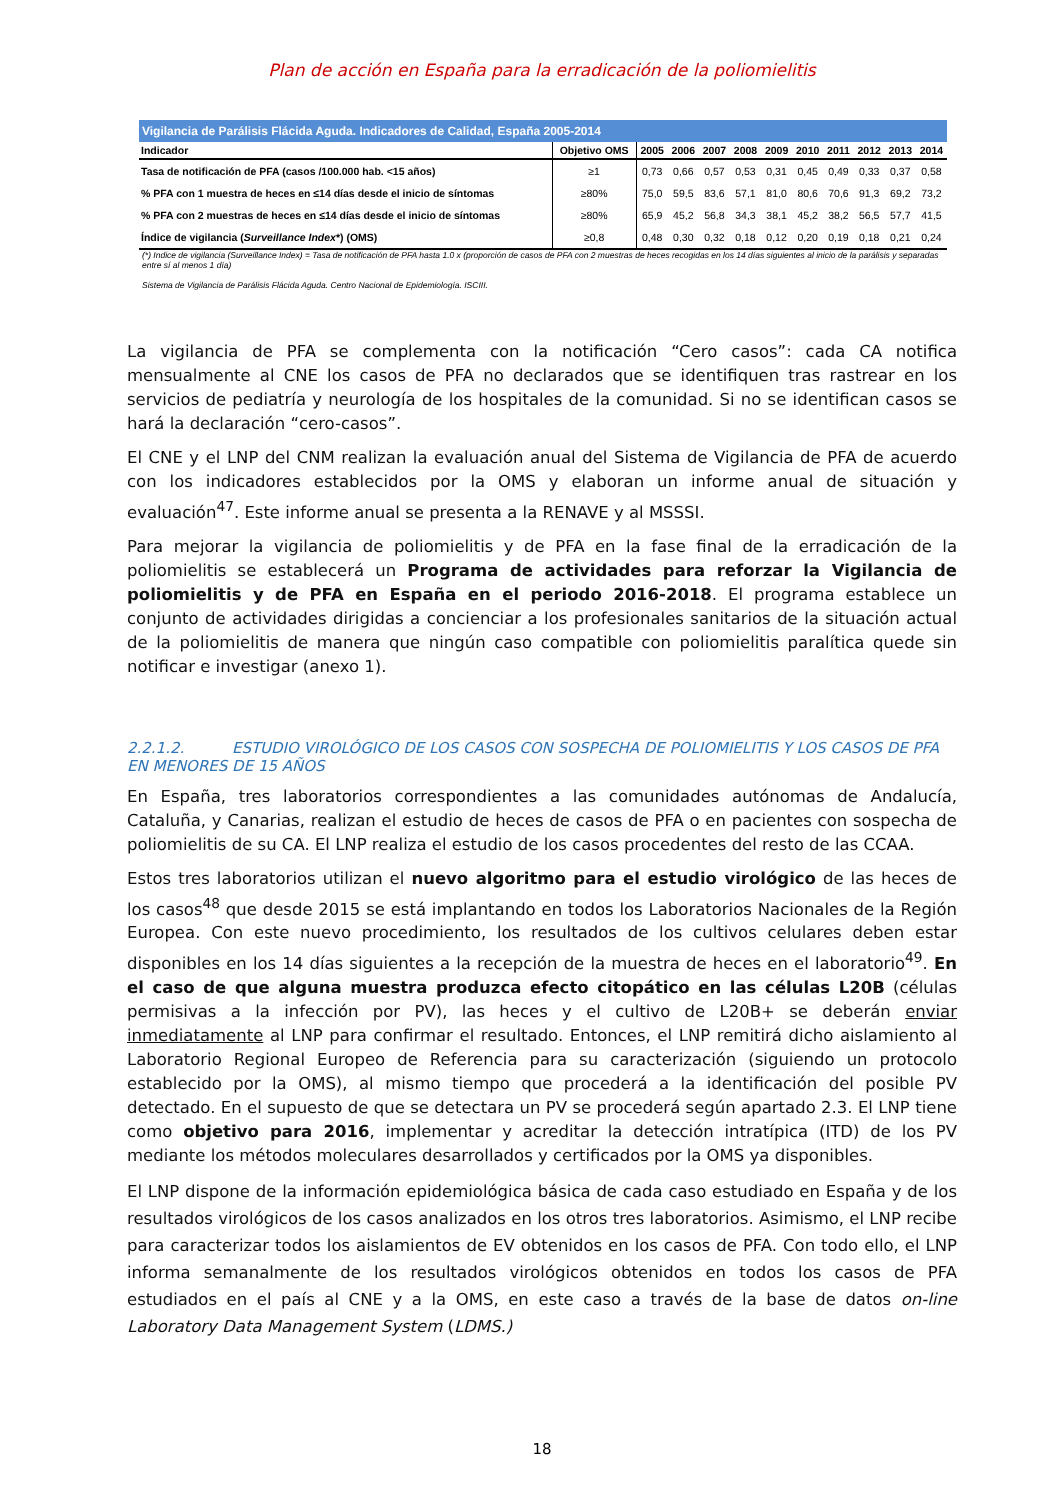Plan de acción en España para la erradicación de la poliomielitis
| Vigilancia de Parálisis Flácida Aguda. Indicadores de Calidad, España 2005-2014 | | | | | | | | | | | |
| Indicador | Objetivo OMS | 2005 | 2006 | 2007 | 2008 | 2009 | 2010 | 2011 | 2012 | 2013 | 2014 |
| Tasa de notificación de PFA (casos /100.000 hab. <15 años) | ≥1 | 0,73 | 0,66 | 0,57 | 0,53 | 0,31 | 0,45 | 0,49 | 0,33 | 0,37 | 0,58 |
| % PFA con 1 muestra de heces en ≤14 días desde el inicio de síntomas | ≥80% | 75,0 | 59,5 | 83,6 | 57,1 | 81,0 | 80,6 | 70,6 | 91,3 | 69,2 | 73,2 |
| % PFA con 2 muestras de heces en ≤14 días desde el inicio de síntomas | ≥80% | 65,9 | 45,2 | 56,8 | 34,3 | 38,1 | 45,2 | 38,2 | 56,5 | 57,7 | 41,5 |
| Índice de vigilancia ( Surveillance Index *) (OMS) | ≥0,8 | 0,48 | 0,30 | 0,32 | 0,18 | 0,12 | 0,20 | 0,19 | 0,18 | 0,21 | 0,24 |
(*) Indice de vigilancia (Surveillance Index) = Tasa de notificación de PFA hasta 1.0 x (proporción de casos de PFA con 2 muestras de heces recogidas en los 14 días siguientes al inicio de la parálisis y separadas entre sí al menos 1 día)
Sistema de Vigilancia de Parálisis Flácida Aguda. Centro Nacional de Epidemiología. ISCIII.
La vigilancia de PFA se complementa con la notificación “Cero casos”: cada CA notifica mensualmente al CNE los casos de PFA no declarados que se identifiquen tras rastrear en los servicios de pediatría y neurología de los hospitales de la comunidad. Si no se identifican casos se hará la declaración “cero-casos”.
El CNE y el LNP del CNM realizan la evaluación anual del Sistema de Vigilancia de PFA de acuerdo con los indicadores establecidos por la OMS y elaboran un informe anual de situación y evaluación<sup>47</sup>. Este informe anual se presenta a la RENAVE y al MSSSI.
Para mejorar la vigilancia de poliomielitis y de PFA en la fase final de la erradicación de la poliomielitis se establecerá un Programa de actividades para reforzar la Vigilancia de poliomielitis y de PFA en España en el periodo 2016-2018. El programa establece un conjunto de actividades dirigidas a concienciar a los profesionales sanitarios de la situación actual de la poliomielitis de manera que ningún caso compatible con poliomielitis paralítica quede sin notificar e investigar (anexo 1).
2.2.1.2. ESTUDIO VIROLÓGICO DE LOS CASOS CON SOSPECHA DE POLIOMIELITIS Y LOS CASOS DE PFA EN MENORES DE 15 AÑOS
En España, tres laboratorios correspondientes a las comunidades autónomas de Andalucía, Cataluña, y Canarias, realizan el estudio de heces de casos de PFA o en pacientes con sospecha de poliomielitis de su CA. El LNP realiza el estudio de los casos procedentes del resto de las CCAA.
Estos tres laboratorios utilizan el nuevo algoritmo para el estudio virológico de las heces de los casos<sup>48</sup> que desde 2015 se está implantando en todos los Laboratorios Nacionales de la Región Europea. Con este nuevo procedimiento, los resultados de los cultivos celulares deben estar disponibles en los 14 días siguientes a la recepción de la muestra de heces en el laboratorio<sup>49</sup>. En el caso de que alguna muestra produzca efecto citopático en las células L20B (células permisivas a la infección por PV), las heces y el cultivo de L20B+ se deberán enviar inmediatamente al LNP para confirmar el resultado. Entonces, el LNP remitirá dicho aislamiento al Laboratorio Regional Europeo de Referencia para su caracterización (siguiendo un protocolo establecido por la OMS), al mismo tiempo que procederá a la identificación del posible PV detectado. En el supuesto de que se detectara un PV se procederá según apartado 2.3. El LNP tiene como objetivo para 2016, implementar y acreditar la detección intratípica (ITD) de los PV mediante los métodos moleculares desarrollados y certificados por la OMS ya disponibles.
El LNP dispone de la información epidemiológica básica de cada caso estudiado en España y de los resultados virológicos de los casos analizados en los otros tres laboratorios. Asimismo, el LNP recibe para caracterizar todos los aislamientos de EV obtenidos en los casos de PFA. Con todo ello, el LNP informa semanalmente de los resultados virológicos obtenidos en todos los casos de PFA estudiados en el país al CNE y a la OMS, en este caso a través de la base de datos on-line Laboratory Data Management System (LDMS.)
18